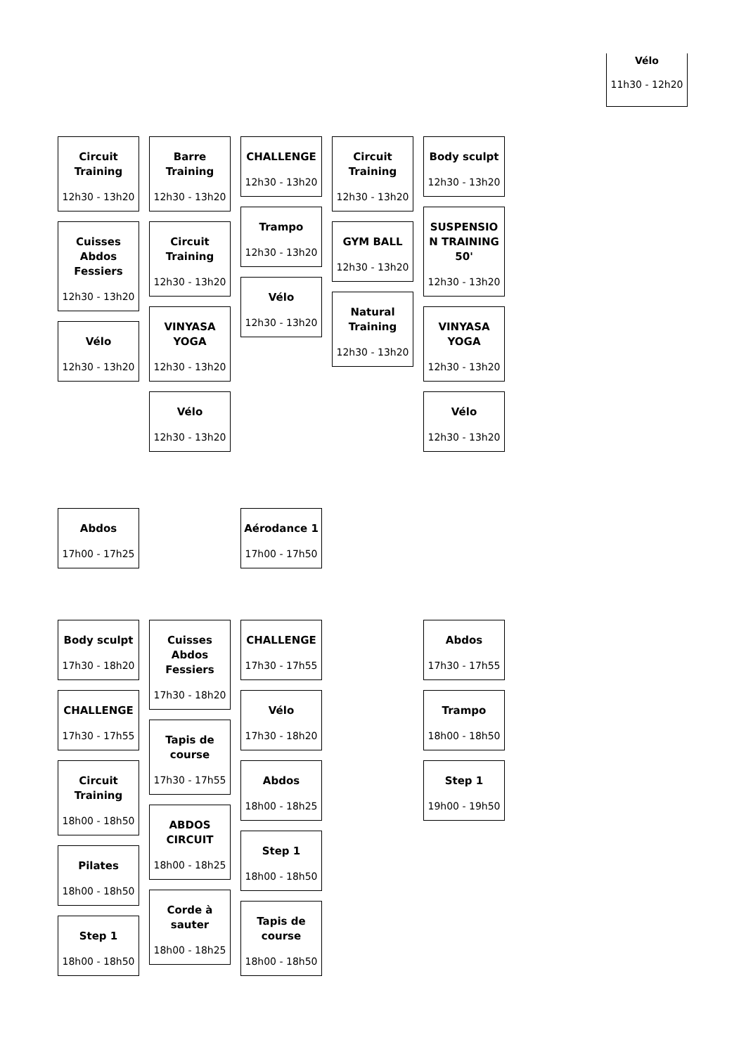Vélo
11h30 - 12h20
Circuit Training
12h30 - 13h20
Cuisses Abdos Fessiers
12h30 - 13h20
Vélo
12h30 - 13h20
Barre Training
12h30 - 13h20
Circuit Training
12h30 - 13h20
VINYASA YOGA
12h30 - 13h20
Vélo
12h30 - 13h20
CHALLENGE
12h30 - 13h20
Trampo
12h30 - 13h20
Vélo
12h30 - 13h20
Circuit Training
12h30 - 13h20
GYM BALL
12h30 - 13h20
Natural Training
12h30 - 13h20
Body sculpt
12h30 - 13h20
SUSPENSIO N TRAINING 50'
12h30 - 13h20
VINYASA YOGA
12h30 - 13h20
Vélo
12h30 - 13h20
Abdos
17h00 - 17h25
Aérodance 1
17h00 - 17h50
Body sculpt
17h30 - 18h20
CHALLENGE
17h30 - 17h55
Circuit Training
18h00 - 18h50
Pilates
18h00 - 18h50
Step 1
18h00 - 18h50
Cuisses Abdos Fessiers
17h30 - 18h20
Tapis de course
17h30 - 17h55
ABDOS CIRCUIT
18h00 - 18h25
Corde à sauter
18h00 - 18h25
CHALLENGE
17h30 - 17h55
Vélo
17h30 - 18h20
Abdos
18h00 - 18h25
Step 1
18h00 - 18h50
Tapis de course
18h00 - 18h50
Abdos
17h30 - 17h55
Trampo
18h00 - 18h50
Step 1
19h00 - 19h50